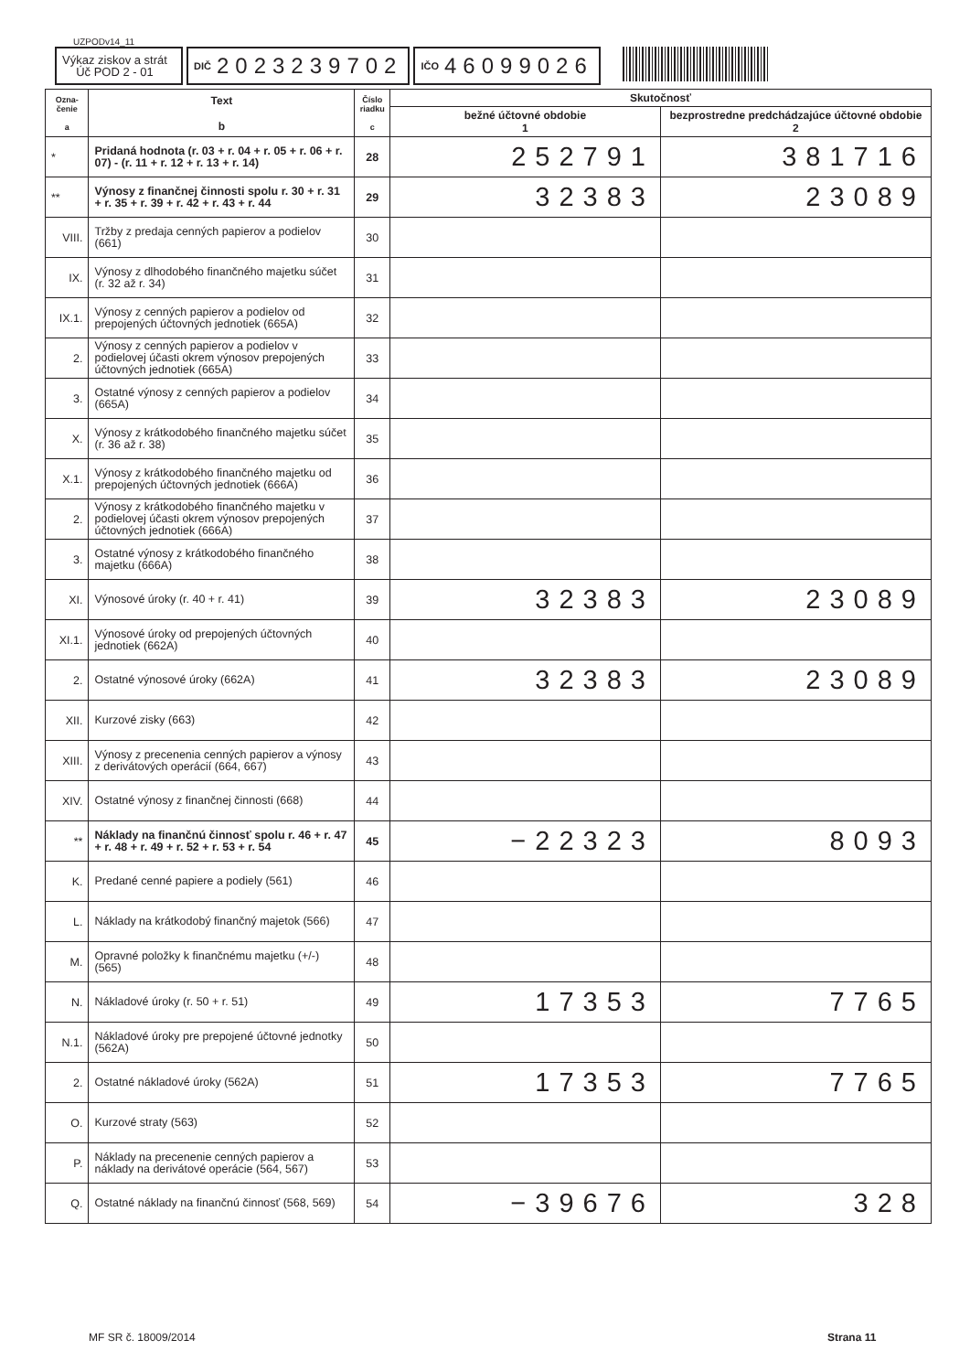UZPODv14_11
Výkaz ziskov a strát
Úč POD 2 - 01
DIČ 2023239702
IČO 46099026
| Ozna- čenie a | Text b | Číslo riadku c | Skutočnosť | |
| --- | --- | --- | --- | --- |
| | | | bežné účtovné obdobie 1 | bezprostredne predchádzajúce účtovné obdobie 2 |
| * | Pridaná hodnota (r. 03 + r. 04 + r. 05 + r. 06 + r. 07) - (r. 11 + r. 12 + r. 13 + r. 14) | 28 | 252791 | 381716 |
| ** | Výnosy z finančnej činnosti spolu r. 30 + r. 31 + r. 35 + r. 39 + r. 42 + r. 43 + r. 44 | 29 | 32383 | 23089 |
| VIII. | Tržby z predaja cenných papierov a podielov (661) | 30 | | |
| IX. | Výnosy z dlhodobého finančného majetku súčet (r. 32 až r. 34) | 31 | | |
| IX.1. | Výnosy z cenných papierov a podielov od prepojených účtovných jednotiek (665A) | 32 | | |
| 2. | Výnosy z cenných papierov a podielov v podielovej účasti okrem výnosov prepojených účtovných jednotiek (665A) | 33 | | |
| 3. | Ostatné výnosy z cenných papierov a podielov (665A) | 34 | | |
| X. | Výnosy z krátkodobého finančného majetku súčet (r. 36 až r. 38) | 35 | | |
| X.1. | Výnosy z krátkodobého finančného majetku od prepojených účtovných jednotiek (666A) | 36 | | |
| 2. | Výnosy z krátkodobého finančného majetku v podielovej účasti okrem výnosov prepojených účtovných jednotiek (666A) | 37 | | |
| 3. | Ostatné výnosy z krátkodobého finančného majetku (666A) | 38 | | |
| XI. | Výnosové úroky (r. 40 + r. 41) | 39 | 32383 | 23089 |
| XI.1. | Výnosové úroky od prepojených účtovných jednotiek (662A) | 40 | | |
| 2. | Ostatné výnosové úroky (662A) | 41 | 32383 | 23089 |
| XII. | Kurzové zisky (663) | 42 | | |
| XIII. | Výnosy z precenenia cenných papierov a výnosy z derivátových operácií (664, 667) | 43 | | |
| XIV. | Ostatné výnosy z finančnej činnosti (668) | 44 | | |
| ** | Náklady na finančnú činnosť spolu r. 46 + r. 47 + r. 48 + r. 49 + r. 52 + r. 53 + r. 54 | 45 | −22323 | 8093 |
| K. | Predané cenné papiere a podiely (561) | 46 | | |
| L. | Náklady na krátkodobý finančný majetok (566) | 47 | | |
| M. | Opravné položky k finančnému majetku (+/-) (565) | 48 | | |
| N. | Nákladové úroky (r. 50 + r. 51) | 49 | 17353 | 7765 |
| N.1. | Nákladové úroky pre prepojené účtovné jednotky (562A) | 50 | | |
| 2. | Ostatné nákladové úroky (562A) | 51 | 17353 | 7765 |
| O. | Kurzové straty (563) | 52 | | |
| P. | Náklady na precenenie cenných papierov a náklady na derivátové operácie (564, 567) | 53 | | |
| Q. | Ostatné náklady na finančnú činnosť (568, 569) | 54 | −39676 | 328 |
MF SR č. 18009/2014 Strana 11